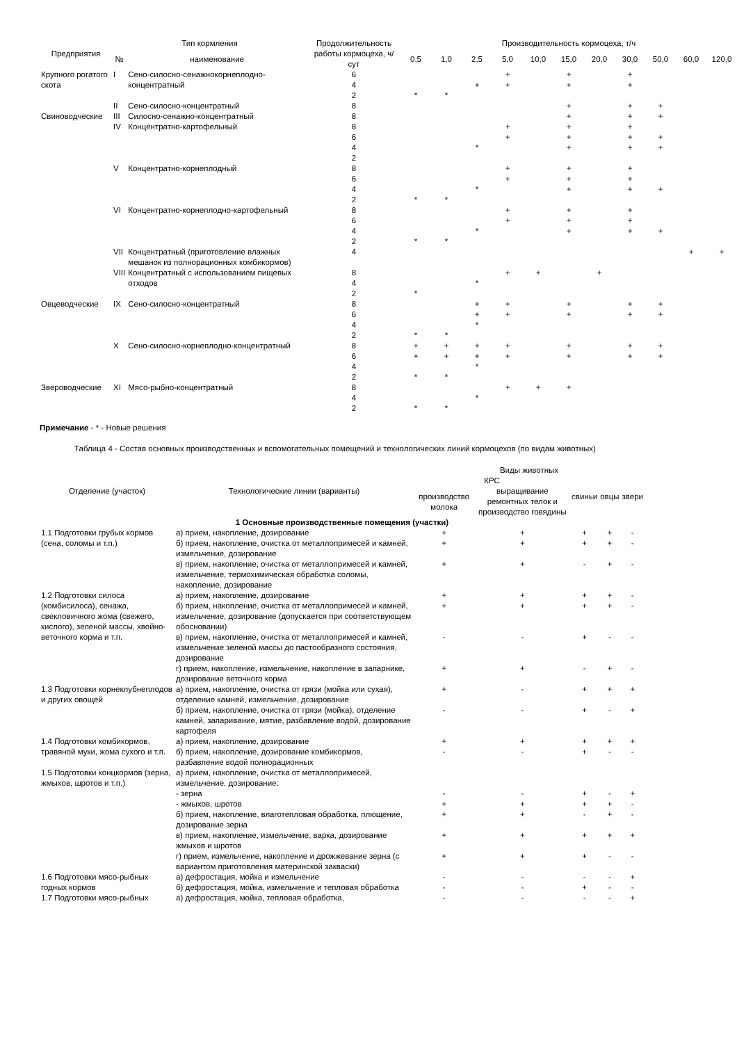| Предприятия | Тип кормления | | Продолжительность работы кормоцеха, ч/сут | Производительность кормоцеха, т/ч | | | | | | | | | | |
| --- | --- | --- | --- | --- | --- | --- | --- | --- | --- | --- | --- | --- | --- | --- |
| | № | наименование | | 0,5 | 1,0 | 2,5 | 5,0 | 10,0 | 15,0 | 20,0 | 30,0 | 50,0 | 60,0 | 120,0 |
| Крупного рогатого скота | I | Сено-силосно-сенажнокорнеплодно-концентратный | 6 4 2 | * | * | + | + + | | + + | | + + | | | |
| | II | Сено-силосно-концентратный | 8 | | | | | | + | | + | + | | |
| Свиноводческие | III | Силосно-сенажно-концентратный | 8 | | | | | | + | | + | + | | |
| | IV | Концентратно-картофельный | 8 6 4 2 | | | * | + + | | + + + | | + + + | + + | | |
| | V | Концентратно-корнеплодный | 8 6 4 2 | * | * | * | + + | | + + + | | + + + | + | | |
| | VI | Концентратно-корнеплодно-картофельный | 8 6 4 2 | * | * | * | + + | | + + + | | + + + | + | | |
| | VII | Концентратный (приготовление влажных мешанок из полнорационных комбикормов) | 4 | | | | | | | | | | + | + |
| | VIII | Концентратный с использованием пищевых отходов | 8 4 2 | * | | * | + | + | | + | | | | |
| Овцеводческие | IX | Сено-силосно-концентратный | 8 6 4 2 | * | * | + + * | + + | | + + | | + + | + + | | |
| | X | Сено-силосно-корнеплодно-концентратный | 8 6 4 2 | + + * | + + * | + + * | + + | | + + | | + + | + + | | |
| Звероводческие | XI | Мясо-рыбно-концентратный | 8 4 2 | * | * | * | + | + | + | | | | | |
Примечание - * - Новые решения
Таблица 4 - Состав основных производственных и вспомогательных помещений и технологических линий кормоцехов (по видам животных)
| Отделение (участок) | Технологические линии (варианты) | Виды животных | | | | |
| --- | --- | --- | --- | --- | --- | --- |
| | | КРС | | свиньи | овцы | звери |
| | | производство молока | выращивание ремонтных телок и производство говядины | | | |
| 1 Основные производственные помещения (участки) | | | | | | |
| 1.1 Подготовки грубых кормов (сена, соломы и т.п.) | а) прием, накопление, дозирование | + | + | + | + | - |
| | б) прием, накопление, очистка от металлопримесей и камней, измельчение, дозирование | + | + | + | + | - |
| | в) прием, накопление, очистка от металлопримесей и камней, измельчение, термохимическая обработка соломы, накопление, дозирование | + | + | - | + | - |
| 1.2 Подготовки силоса (комбисилоса), сенажа, свекловичного жома (свежего, кислого), зеленой массы, хвойно-веточного корма и т.п. | а) прием, накопление, дозирование | + | + | + | + | - |
| | б) прием, накопление, очистка от металлопримесей и камней, измельчение, дозирование (допускается при соответствующем обосновании) | + | + | + | + | - |
| | в) прием, накопление, очистка от металлопримесей и камней, измельчение зеленой массы до пастообразного состояния, дозирование | - | - | + | - | - |
| | г) прием, накопление, измельчение, накопление в запарнике, дозирование веточного корма | + | + | - | + | - |
| 1.3 Подготовки корнеклубнеплодов и других овощей | а) прием, накопление, очистка от грязи (мойка или сухая), отделение камней, измельчение, дозирование | + | - | + | + | + |
| | б) прием, накопление, очистка от грязи (мойка), отделение камней, запаривание, мятие, разбавление водой, дозирование картофеля | - | - | + | - | + |
| 1.4 Подготовки комбикормов, травяной муки, жома сухого и т.п. | а) прием, накопление, дозирование | + | + | + | + | + |
| | б) прием, накопление, дозирование комбикормов, разбавление водой полнорационных | - | - | + | - | - |
| 1.5 Подготовки концкормов (зерна, жмыхов, шротов и т.п.) | а) прием, накопление, очистка от металлопримесей, измельчение, дозирование: | | | | | |
| | - зерна | - | - | + | - | + |
| | - жмыхов, шротов | + | + | + | + | - |
| | б) прием, накопление, влаготепловая обработка, плющение, дозирование зерна | + | + | - | + | - |
| | в) прием, накопление, измельчение, варка, дозирование жмыхов и шротов | + | + | + | + | + |
| | г) прием, измельчение, накопление и дрожжевание зерна (с вариантом приготовления материнской закваски) | + | + | + | - | - |
| 1.6 Подготовки мясо-рыбных годных кормов | а) дефростация, мойка и измельчение | - | - | - | - | + |
| | б) дефростация, мойка, измельчение и тепловая обработка | - | - | + | - | - |
| 1.7 Подготовки мясо-рыбных | а) дефростация, мойка, тепловая обработка, | - | - | - | - | + |